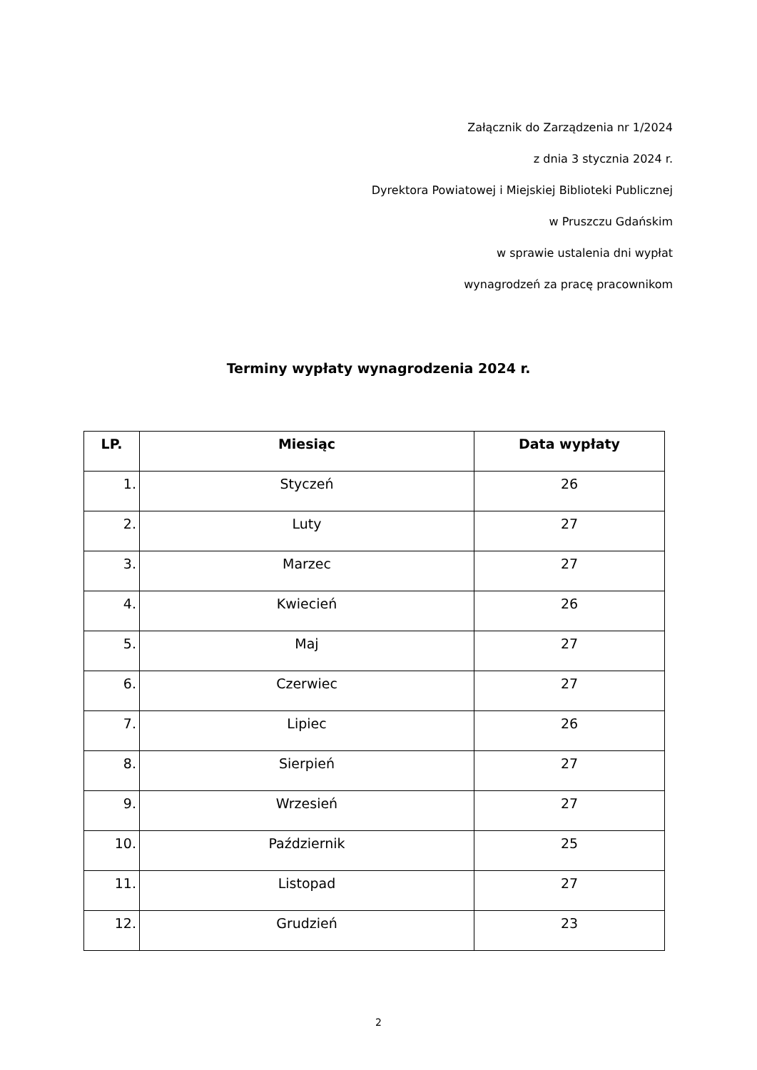Załącznik do Zarządzenia nr 1/2024
z dnia 3 stycznia 2024 r.
Dyrektora Powiatowej i Miejskiej Biblioteki Publicznej
w Pruszczu Gdańskim
w sprawie ustalenia dni wypłat
wynagrodzeń za pracę pracownikom
Terminy wypłaty wynagrodzenia 2024 r.
| LP. | Miesiąc | Data wypłaty |
| --- | --- | --- |
| 1. | Styczeń | 26 |
| 2. | Luty | 27 |
| 3. | Marzec | 27 |
| 4. | Kwiecień | 26 |
| 5. | Maj | 27 |
| 6. | Czerwiec | 27 |
| 7. | Lipiec | 26 |
| 8. | Sierpień | 27 |
| 9. | Wrzesień | 27 |
| 10. | Październik | 25 |
| 11. | Listopad | 27 |
| 12. | Grudzień | 23 |
2